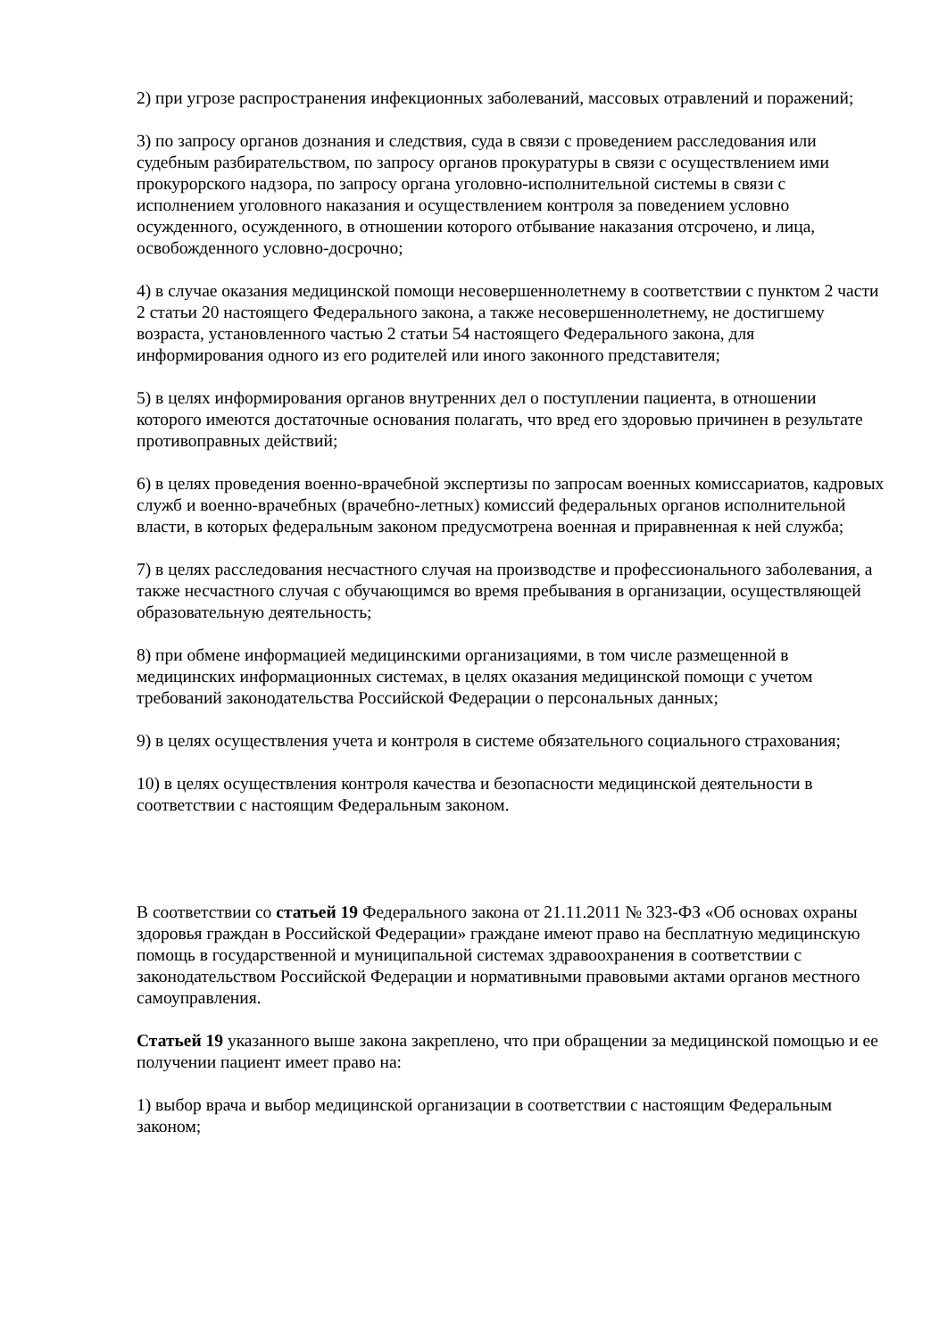2) при угрозе распространения инфекционных заболеваний, массовых отравлений и поражений;
3) по запросу органов дознания и следствия, суда в связи с проведением расследования или судебным разбирательством, по запросу органов прокуратуры в связи с осуществлением ими прокурорского надзора, по запросу органа уголовно-исполнительной системы в связи с исполнением уголовного наказания и осуществлением контроля за поведением условно осужденного, осужденного, в отношении которого отбывание наказания отсрочено, и лица, освобожденного условно-досрочно;
4) в случае оказания медицинской помощи несовершеннолетнему в соответствии с пунктом 2 части 2 статьи 20 настоящего Федерального закона, а также несовершеннолетнему, не достигшему возраста, установленного частью 2 статьи 54 настоящего Федерального закона, для информирования одного из его родителей или иного законного представителя;
5) в целях информирования органов внутренних дел о поступлении пациента, в отношении которого имеются достаточные основания полагать, что вред его здоровью причинен в результате противоправных действий;
6) в целях проведения военно-врачебной экспертизы по запросам военных комиссариатов, кадровых служб и военно-врачебных (врачебно-летных) комиссий федеральных органов исполнительной власти, в которых федеральным законом предусмотрена военная и приравненная к ней служба;
7) в целях расследования несчастного случая на производстве и профессионального заболевания, а также несчастного случая с обучающимся во время пребывания в организации, осуществляющей образовательную деятельность;
8) при обмене информацией медицинскими организациями, в том числе размещенной в медицинских информационных системах, в целях оказания медицинской помощи с учетом требований законодательства Российской Федерации о персональных данных;
9) в целях осуществления учета и контроля в системе обязательного социального страхования;
10) в целях осуществления контроля качества и безопасности медицинской деятельности в соответствии с настоящим Федеральным законом.
В соответствии со статьей 19 Федерального закона от 21.11.2011 № 323-ФЗ «Об основах охраны здоровья граждан в Российской Федерации» граждане имеют право на бесплатную медицинскую помощь в государственной и муниципальной системах здравоохранения в соответствии с законодательством Российской Федерации и нормативными правовыми актами органов местного самоуправления.
Статьей 19 указанного выше закона закреплено, что при обращении за медицинской помощью и ее получении пациент имеет право на:
1) выбор врача и выбор медицинской организации в соответствии с настоящим Федеральным законом;